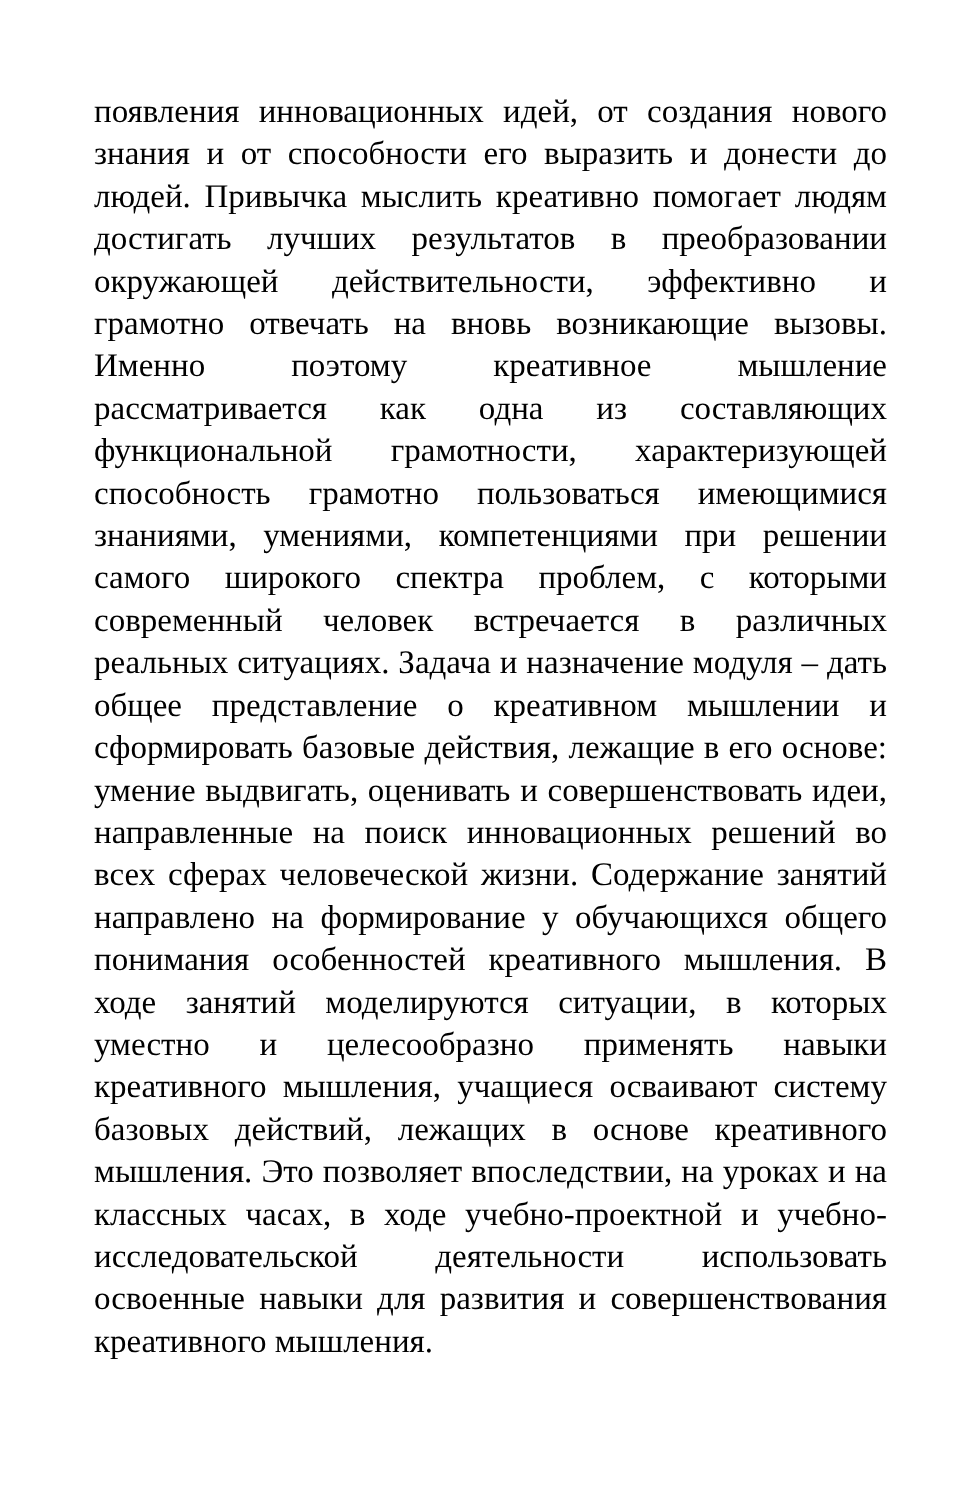появления инновационных идей, от создания нового знания и от способности его выразить и донести до людей. Привычка мыслить креативно помогает людям достигать лучших результатов в преобразовании окружающей действительности, эффективно и грамотно отвечать на вновь возникающие вызовы. Именно поэтому креативное мышление рассматривается как одна из составляющих функциональной грамотности, характеризующей способность грамотно пользоваться имеющимися знаниями, умениями, компетенциями при решении самого широкого спектра проблем, с которыми современный человек встречается в различных реальных ситуациях. Задача и назначение модуля – дать общее представление о креативном мышлении и сформировать базовые действия, лежащие в его основе: умение выдвигать, оценивать и совершенствовать идеи, направленные на поиск инновационных решений во всех сферах человеческой жизни. Содержание занятий направлено на формирование у обучающихся общего понимания особенностей креативного мышления. В ходе занятий моделируются ситуации, в которых уместно и целесообразно применять навыки креативного мышления, учащиеся осваивают систему базовых действий, лежащих в основе креативного мышления. Это позволяет впоследствии, на уроках и на классных часах, в ходе учебно-проектной и учебно-исследовательской деятельности использовать освоенные навыки для развития и совершенствования креативного мышления.